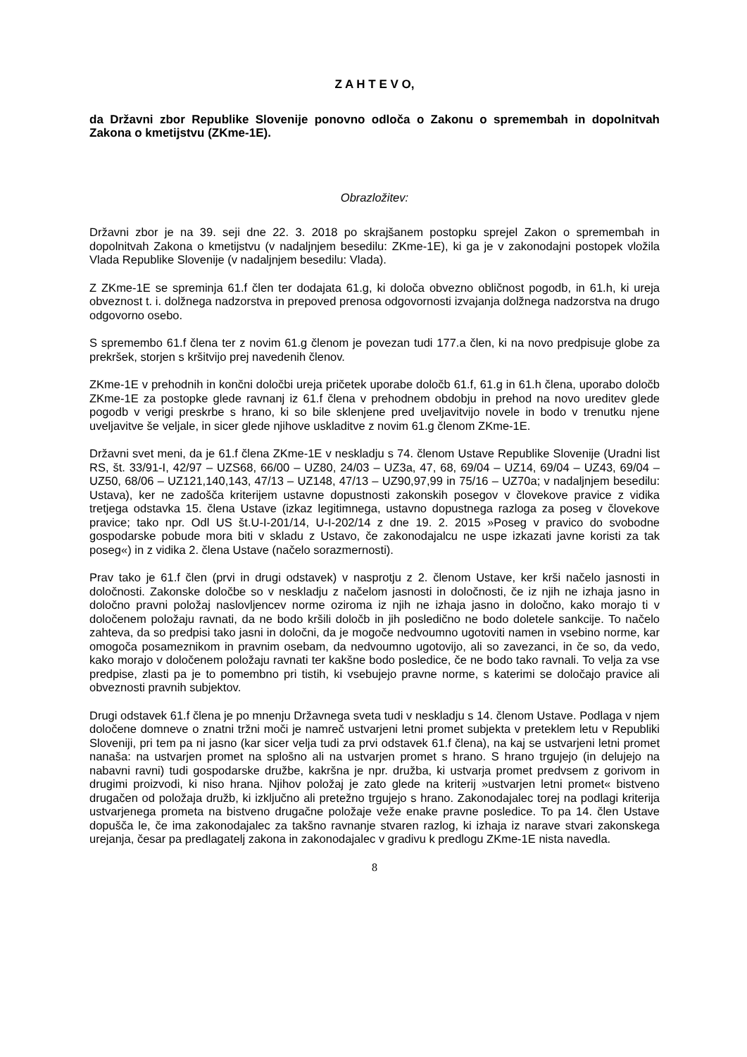Z A H T E V O,
da Državni zbor Republike Slovenije ponovno odloča o Zakonu o spremembah in dopolnitvah Zakona o kmetijstvu (ZKme-1E).
Obrazložitev:
Državni zbor je na 39. seji dne 22. 3. 2018 po skrajšanem postopku sprejel Zakon o spremembah in dopolnitvah Zakona o kmetijstvu (v nadaljnjem besedilu: ZKme-1E), ki ga je v zakonodajni postopek vložila Vlada Republike Slovenije (v nadaljnjem besedilu: Vlada).
Z ZKme-1E se spreminja 61.f člen ter dodajata 61.g, ki določa obvezno obličnost pogodb, in 61.h, ki ureja obveznost t. i. dolžnega nadzorstva in prepoved prenosa odgovornosti izvajanja dolžnega nadzorstva na drugo odgovorno osebo.
S spremembo 61.f člena ter z novim 61.g členom je povezan tudi 177.a člen, ki na novo predpisuje globe za prekršek, storjen s kršitvijo prej navedenih členov.
ZKme-1E v prehodnih in končni določbi ureja pričetek uporabe določb 61.f, 61.g in 61.h člena, uporabo določb ZKme-1E za postopke glede ravnanj iz 61.f člena v prehodnem obdobju in prehod na novo ureditev glede pogodb v verigi preskrbe s hrano, ki so bile sklenjene pred uveljavitvijo novele in bodo v trenutku njene uveljavitve še veljale, in sicer glede njihove uskladitve z novim 61.g členom ZKme-1E.
Državni svet meni, da je 61.f člena ZKme-1E v neskladju s 74. členom Ustave Republike Slovenije (Uradni list RS, št. 33/91-I, 42/97 – UZS68, 66/00 – UZ80, 24/03 – UZ3a, 47, 68, 69/04 – UZ14, 69/04 – UZ43, 69/04 – UZ50, 68/06 – UZ121,140,143, 47/13 – UZ148, 47/13 – UZ90,97,99 in 75/16 – UZ70a; v nadaljnjem besedilu: Ustava), ker ne zadošča kriterijem ustavne dopustnosti zakonskih posegov v človekove pravice z vidika tretjega odstavka 15. člena Ustave (izkaz legitimnega, ustavno dopustnega razloga za poseg v človekove pravice; tako npr. Odl US št.U-I-201/14, U-I-202/14 z dne 19. 2. 2015 »Poseg v pravico do svobodne gospodarske pobude mora biti v skladu z Ustavo, če zakonodajalcu ne uspe izkazati javne koristi za tak poseg«) in z vidika 2. člena Ustave (načelo sorazmernosti).
Prav tako je 61.f člen (prvi in drugi odstavek) v nasprotju z 2. členom Ustave, ker krši načelo jasnosti in določnosti. Zakonske določbe so v neskladju z načelom jasnosti in določnosti, če iz njih ne izhaja jasno in določno pravni položaj naslovljencev norme oziroma iz njih ne izhaja jasno in določno, kako morajo ti v določenem položaju ravnati, da ne bodo kršili določb in jih posledično ne bodo doletele sankcije. To načelo zahteva, da so predpisi tako jasni in določni, da je mogoče nedvoumno ugotoviti namen in vsebino norme, kar omogoča posameznikom in pravnim osebam, da nedvoumno ugotovijo, ali so zavezanci, in če so, da vedo, kako morajo v določenem položaju ravnati ter kakšne bodo posledice, če ne bodo tako ravnali. To velja za vse predpise, zlasti pa je to pomembno pri tistih, ki vsebujejo pravne norme, s katerimi se določajo pravice ali obveznosti pravnih subjektov.
Drugi odstavek 61.f člena je po mnenju Državnega sveta tudi v neskladju s 14. členom Ustave. Podlaga v njem določene domneve o znatni tržni moči je namreč ustvarjeni letni promet subjekta v preteklem letu v Republiki Sloveniji, pri tem pa ni jasno (kar sicer velja tudi za prvi odstavek 61.f člena), na kaj se ustvarjeni letni promet nanaša: na ustvarjen promet na splošno ali na ustvarjen promet s hrano. S hrano trgujejo (in delujejo na nabavni ravni) tudi gospodarske družbe, kakršna je npr. družba, ki ustvarja promet predvsem z gorivom in drugimi proizvodi, ki niso hrana. Njihov položaj je zato glede na kriterij »ustvarjen letni promet« bistveno drugačen od položaja družb, ki izključno ali pretežno trgujejo s hrano. Zakonodajalec torej na podlagi kriterija ustvarjenega prometa na bistveno drugačne položaje veže enake pravne posledice. To pa 14. člen Ustave dopušča le, če ima zakonodajalec za takšno ravnanje stvaren razlog, ki izhaja iz narave stvari zakonskega urejanja, česar pa predlagatelj zakona in zakonodajalec v gradivu k predlogu ZKme-1E nista navedla.
8